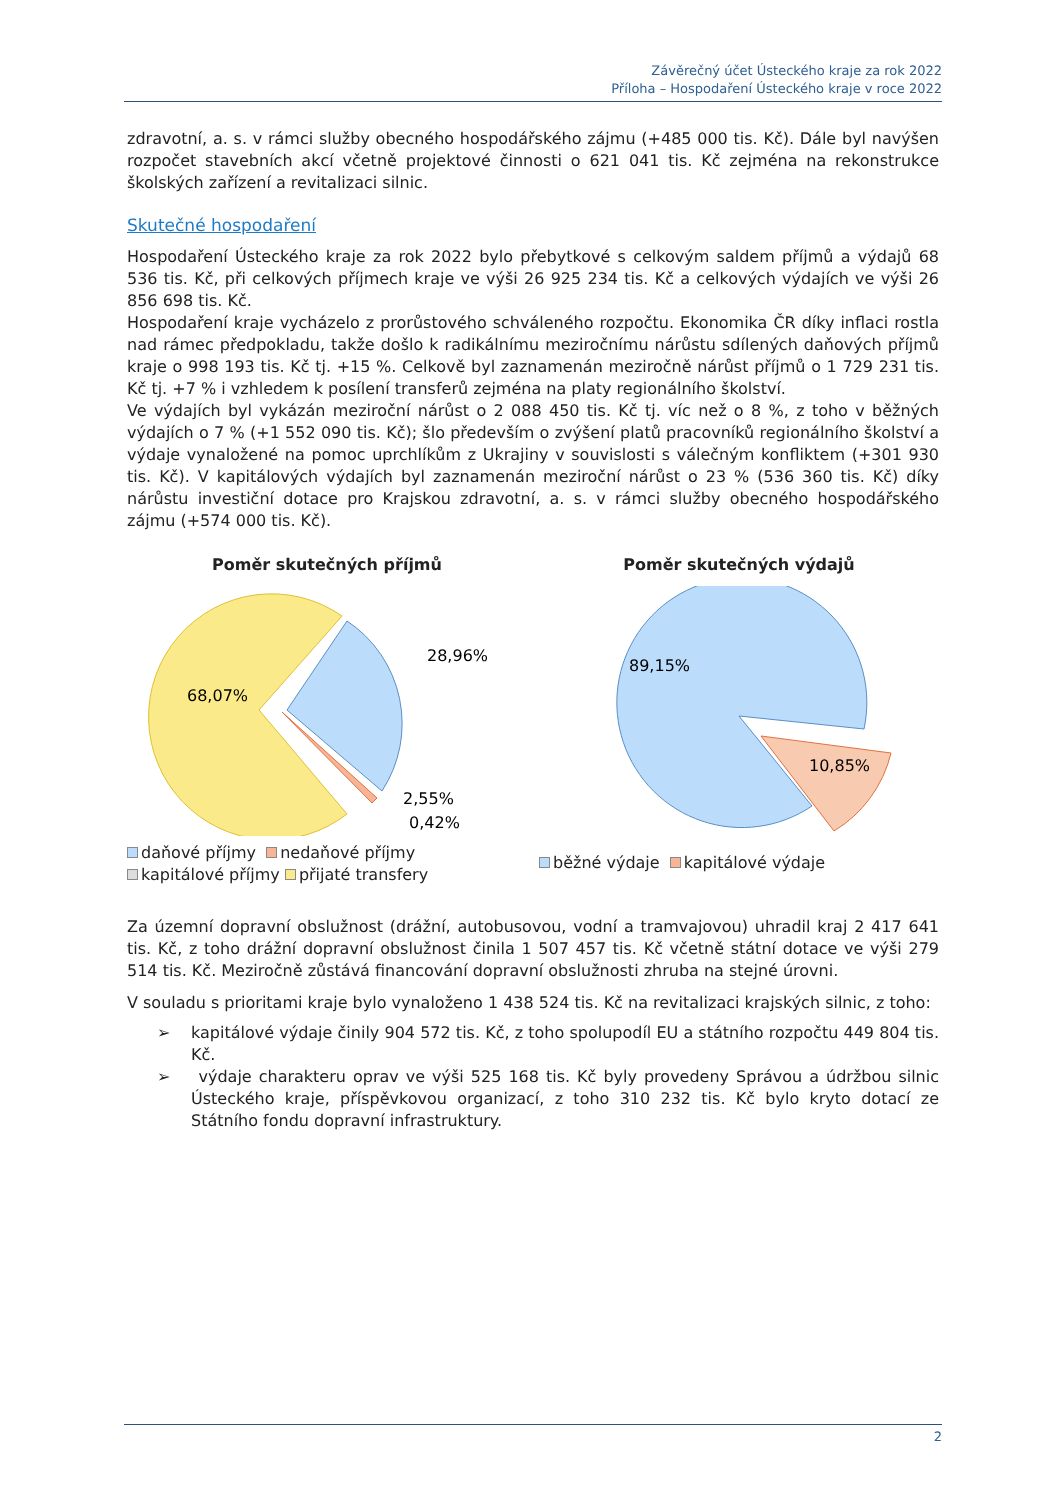Závěrečný účet Ústeckého kraje za rok 2022
Příloha – Hospodaření Ústeckého kraje v roce 2022
zdravotní, a. s. v rámci služby obecného hospodářského zájmu (+485 000 tis. Kč). Dále byl navýšen rozpočet stavebních akcí včetně projektové činnosti o 621 041 tis. Kč zejména na rekonstrukce školských zařízení a revitalizaci silnic.
Skutečné hospodaření
Hospodaření Ústeckého kraje za rok 2022 bylo přebytkové s celkovým saldem příjmů a výdajů 68 536 tis. Kč, při celkových příjmech kraje ve výši 26 925 234 tis. Kč a celkových výdajích ve výši 26 856 698 tis. Kč.
Hospodaření kraje vycházelo z prorůstového schváleného rozpočtu. Ekonomika ČR díky inflaci rostla nad rámec předpokladu, takže došlo k radikálnímu meziročnímu nárůstu sdílených daňových příjmů kraje o 998 193 tis. Kč tj. +15 %. Celkově byl zaznamenán meziročně nárůst příjmů o 1 729 231 tis. Kč tj. +7 % i vzhledem k posílení transferů zejména na platy regionálního školství.
Ve výdajích byl vykázán meziroční nárůst o 2 088 450 tis. Kč tj. víc než o 8 %, z toho v běžných výdajích o 7 % (+1 552 090 tis. Kč); šlo především o zvýšení platů pracovníků regionálního školství a výdaje vynaložené na pomoc uprchlíkům z Ukrajiny v souvislosti s válečným konfliktem (+301 930 tis. Kč). V kapitálových výdajích byl zaznamenán meziroční nárůst o 23 % (536 360 tis. Kč) díky nárůstu investiční dotace pro Krajskou zdravotní, a. s. v rámci služby obecného hospodářského zájmu (+574 000 tis. Kč).
Poměr skutečných příjmů
28,96%
68,07%
2,55%
0,42%
daňové příjmy nedaňové příjmy
kapitálové příjmy přijaté transfery
Poměr skutečných výdajů
89,15%
10,85%
běžné výdaje kapitálové výdaje
Za územní dopravní obslužnost (drážní, autobusovou, vodní a tramvajovou) uhradil kraj 2 417 641 tis. Kč, z toho drážní dopravní obslužnost činila 1 507 457 tis. Kč včetně státní dotace ve výši 279 514 tis. Kč. Meziročně zůstává financování dopravní obslužnosti zhruba na stejné úrovni.
V souladu s prioritami kraje bylo vynaloženo 1 438 524 tis. Kč na revitalizaci krajských silnic, z toho:
➢ kapitálové výdaje činily 904 572 tis. Kč, z toho spolupodíl EU a státního rozpočtu 449 804 tis. Kč.
➢ výdaje charakteru oprav ve výši 525 168 tis. Kč byly provedeny Správou a údržbou silnic Ústeckého kraje, příspěvkovou organizací, z toho 310 232 tis. Kč bylo kryto dotací ze Státního fondu dopravní infrastruktury.
2